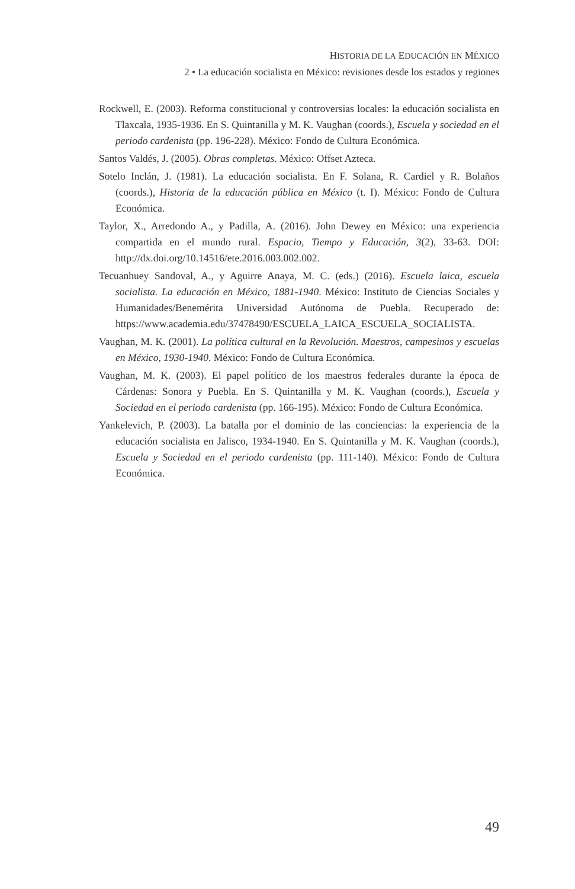HISTORIA DE LA EDUCACIÓN EN MÉXICO
2 • La educación socialista en México: revisiones desde los estados y regiones
Rockwell, E. (2003). Reforma constitucional y controversias locales: la educación socialista en Tlaxcala, 1935-1936. En S. Quintanilla y M. K. Vaughan (coords.), Escuela y sociedad en el periodo cardenista (pp. 196-228). México: Fondo de Cultura Económica.
Santos Valdés, J. (2005). Obras completas. México: Offset Azteca.
Sotelo Inclán, J. (1981). La educación socialista. En F. Solana, R. Cardiel y R. Bolaños (coords.), Historia de la educación pública en México (t. I). México: Fondo de Cultura Económica.
Taylor, X., Arredondo A., y Padilla, A. (2016). John Dewey en México: una experiencia compartida en el mundo rural. Espacio, Tiempo y Educación, 3(2), 33-63. DOI: http://dx.doi.org/10.14516/ete.2016.003.002.002.
Tecuanhuey Sandoval, A., y Aguirre Anaya, M. C. (eds.) (2016). Escuela laica, escuela socialista. La educación en México, 1881-1940. México: Instituto de Ciencias Sociales y Humanidades/Benemérita Universidad Autónoma de Puebla. Recuperado de: https://www.academia.edu/37478490/ESCUELA_LAICA_ESCUELA_SOCIALISTA.
Vaughan, M. K. (2001). La política cultural en la Revolución. Maestros, campesinos y escuelas en México, 1930-1940. México: Fondo de Cultura Económica.
Vaughan, M. K. (2003). El papel político de los maestros federales durante la época de Cárdenas: Sonora y Puebla. En S. Quintanilla y M. K. Vaughan (coords.), Escuela y Sociedad en el periodo cardenista (pp. 166-195). México: Fondo de Cultura Económica.
Yankelevich, P. (2003). La batalla por el dominio de las conciencias: la experiencia de la educación socialista en Jalisco, 1934-1940. En S. Quintanilla y M. K. Vaughan (coords.), Escuela y Sociedad en el periodo cardenista (pp. 111-140). México: Fondo de Cultura Económica.
49